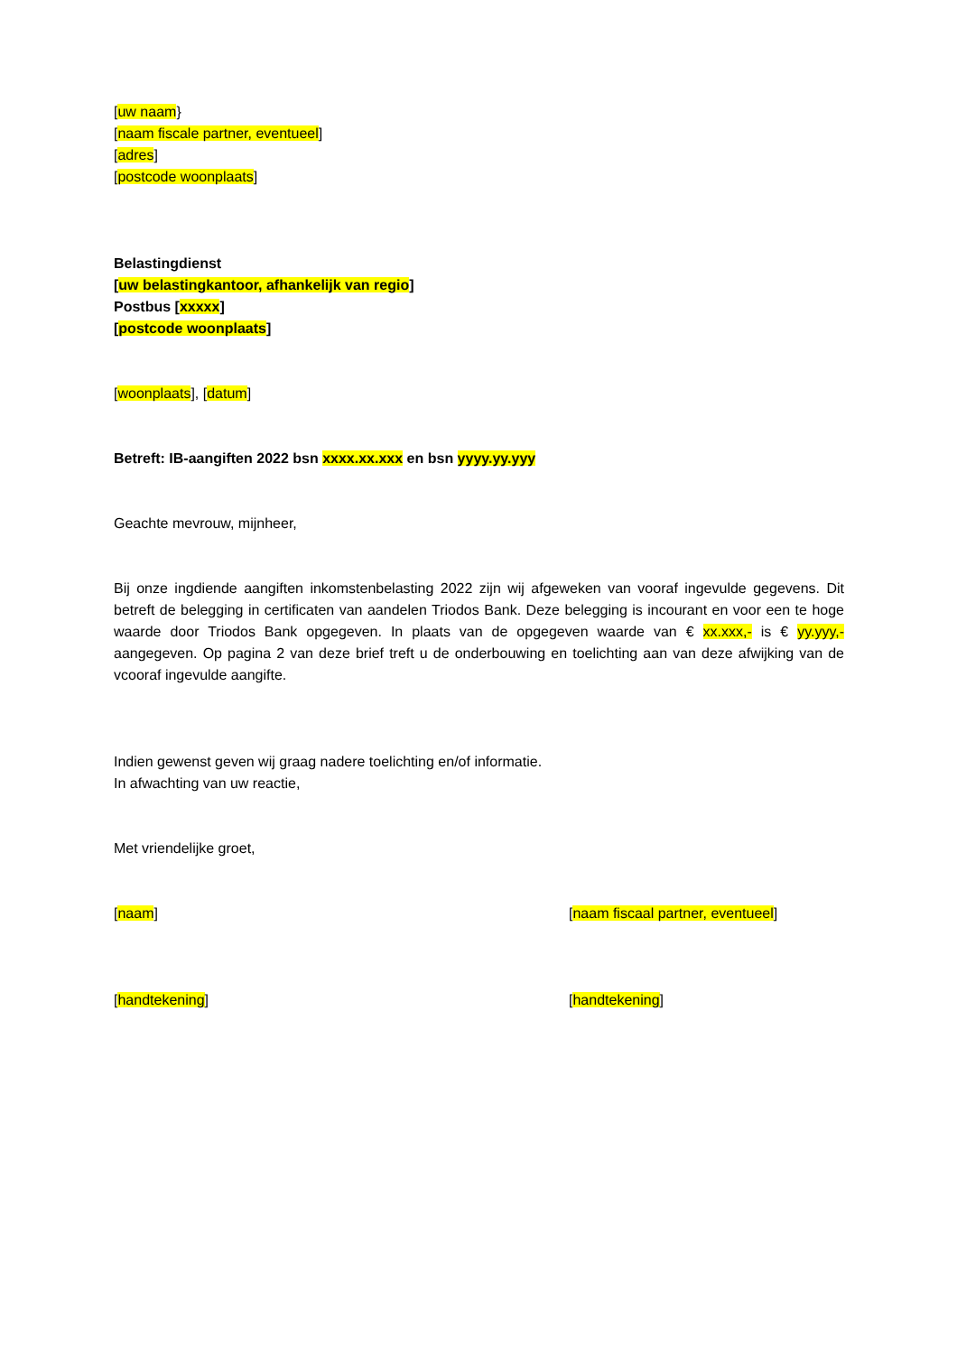[uw naam}
[naam fiscale partner, eventueel]
[adres]
[postcode woonplaats]
Belastingdienst
[uw belastingkantoor, afhankelijk van regio]
Postbus [xxxxx]
[postcode woonplaats]
[woonplaats], [datum]
Betreft: IB-aangiften 2022 bsn xxxx.xx.xxx en bsn yyyy.yy.yyy
Geachte mevrouw, mijnheer,
Bij onze ingdiende aangiften inkomstenbelasting 2022 zijn wij afgeweken van vooraf ingevulde gegevens. Dit betreft de belegging in certificaten van aandelen Triodos Bank. Deze belegging is incourant en voor een te hoge waarde door Triodos Bank opgegeven. In plaats van de opgegeven waarde van € xx.xxx,- is € yy.yyy,- aangegeven. Op pagina 2 van deze brief treft u de onderbouwing en toelichting aan van deze afwijking van de vcooraf ingevulde aangifte.
Indien gewenst geven wij graag nadere toelichting en/of informatie.
In afwachting van uw reactie,
Met vriendelijke groet,
[naam] [naam fiscaal partner, eventueel]
[handtekening] [handtekening]